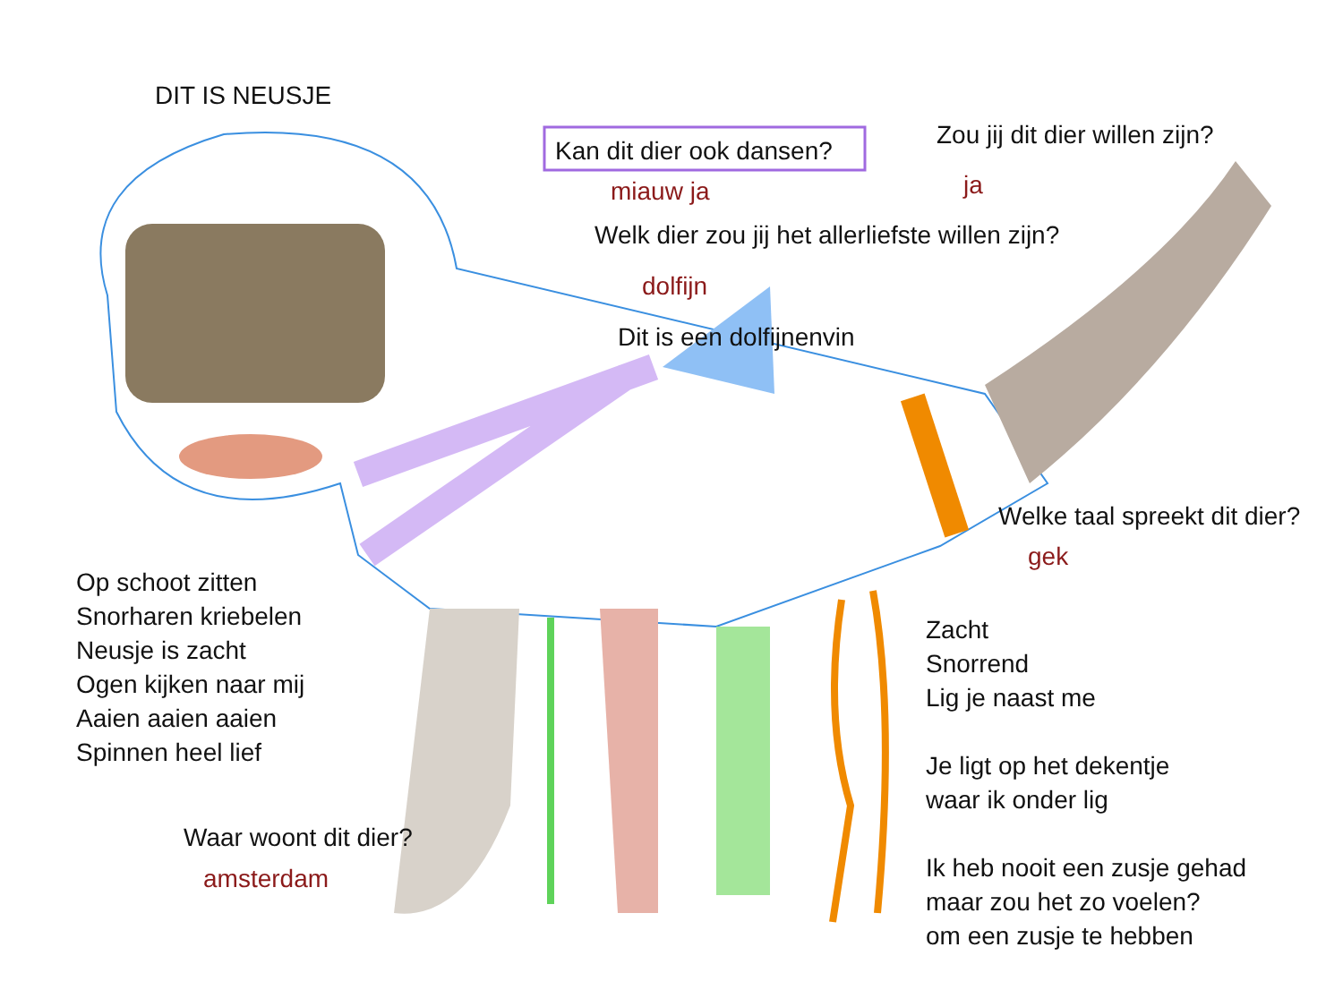DIT IS NEUSJE
Kan dit dier ook dansen?
miauw ja
Zou jij dit dier willen zijn?
ja
Welk dier zou jij het allerliefste willen zijn?
dolfijn
Dit is een dolfijnenvin
Welke taal spreekt dit dier?
gek
Op schoot zitten
Snorharen kriebelen
Neusje is zacht
Ogen kijken naar mij
Aaien aaien aaien
Spinnen heel lief
Zacht
Snorrend
Lig je naast me
Je ligt op het dekentje
waar ik onder lig
Waar woont dit dier?
amsterdam
Ik heb nooit een zusje gehad
maar zou het zo voelen?
om een zusje te hebben